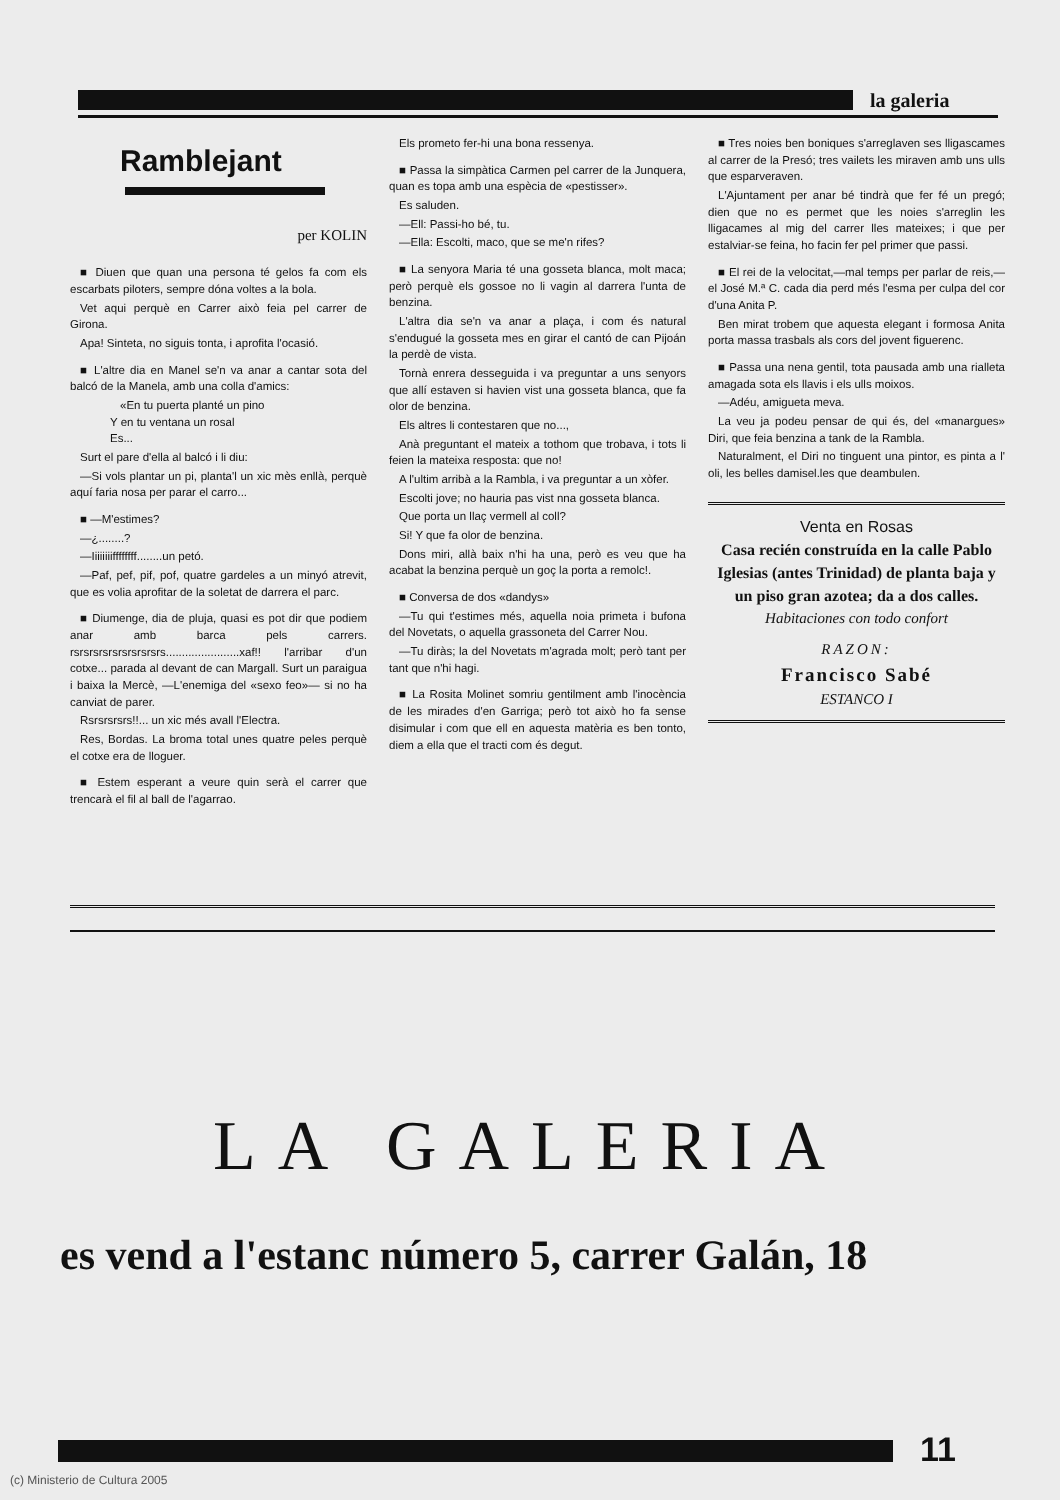la galeria
Ramblejant
per KOLIN
■ Diuen que quan una persona té gelos fa com els escarbats piloters, sempre dóna voltes a la bola.
Vet aqui perquè en Carrer això feia pel carrer de Girona.
Apa! Sinteta, no siguis tonta, i aprofita l'ocasió.
■ L'altre dia en Manel se'n va anar a cantar sota del balcó de la Manela, amb una colla d'amics:
«En tu puerta planté un pino
Y en tu ventana un rosal
Es...
Surt el pare d'ella al balcó i li diu:
—Si vols plantar un pi, planta'l un xic mès enllà, perquè aquí faria nosa per parar el carro...
■ —M'estimes?
—¿........?
—Iiiiiiiiffffffff........un petó.
—Paf, pef, pif, pof, quatre gardeles a un minyó atrevit, que es volia aprofitar de la soletat de darrera el parc.
■ Diumenge, dia de pluja, quasi es pot dir que podiem anar amb barca pels carrers. rsrsrsrsrsrsrsrsrsrs.......................xaf!! l'arribar d'un cotxe... parada al devant de can Margall. Surt un paraigua i baixa la Mercè, —L'enemiga del «sexo feo»— si no ha canviat de parer.
Rsrsrsrsrs!!... un xic més avall l'Electra.
Res, Bordas. La broma total unes quatre peles perquè el cotxe era de lloguer.
■ Estem esperant a veure quin serà el carrer que trencarà el fil al ball de l'agarrao.
Els prometo fer-hi una bona ressenya.
■ Passa la simpàtica Carmen pel carrer de la Junquera, quan es topa amb una espècia de «pestisser».
Es saluden.
—Ell: Passi-ho bé, tu.
—Ella: Escolti, maco, que se me'n rifes?
■ La senyora Maria té una gosseta blanca, molt maca; però perquè els gossoe no li vagin al darrera l'unta de benzina.
L'altra dia se'n va anar a plaça, i com és natural s'endugué la gosseta mes en girar el cantó de can Pijoán la perdè de vista.
Tornà enrera desseguida i va preguntar a uns senyors que allí estaven si havien vist una gosseta blanca, que fa olor de benzina.
Els altres li contestaren que no...,
Anà preguntant el mateix a tothom que trobava, i tots li feien la mateixa resposta: que no!
A l'ultim arribà a la Rambla, i va preguntar a un xòfer.
Escolti jove; no hauria pas vist nna gosseta blanca.
Que porta un llaç vermell al coll?
Si! Y que fa olor de benzina.
Dons miri, allà baix n'hi ha una, però es veu que ha acabat la benzina perquè un goç la porta a remolc!.
■ Conversa de dos «dandys»
—Tu qui t'estimes més, aquella noia primeta i bufona del Novetats, o aquella grassoneta del Carrer Nou.
—Tu diràs; la del Novetats m'agrada molt; però tant per tant que n'hi hagi.
■ La Rosita Molinet somriu gentilment amb l'inocència de les mirades d'en Garriga; però tot això ho fa sense disimular i com que ell en aquesta matèria es ben tonto, diem a ella que el tracti com és degut.
■ Tres noies ben boniques s'arreglaven ses lligascames al carrer de la Presó; tres vailets les miraven amb uns ulls que esparveraven.
L'Ajuntament per anar bé tindrà que fer fé un pregó; dien que no es permet que les noies s'arreglin les lligacames al mig del carrer lles mateixes; i que per estalviar-se feina, ho facin fer pel primer que passi.
■ El rei de la velocitat,—mal temps per parlar de reis,—el José M.ª C. cada dia perd més l'esma per culpa del cor d'una Anita P.
Ben mirat trobem que aquesta elegant i formosa Anita porta massa trasbals als cors del jovent figuerenc.
■ Passa una nena gentil, tota pausada amb una rialleta amagada sota els llavis i els ulls moixos.
—Adéu, amigueta meva.
La veu ja podeu pensar de qui és, del «manargues» Diri, que feia benzina a tank de la Rambla.
Naturalment, el Diri no tinguent una pintor, es pinta a l' oli, les belles damisel.les que deambulen.
Venta en Rosas
Casa recién construída en la calle Pablo Iglesias (antes Trinidad) de planta baja y un piso gran azotea; da a dos calles.
Habitaciones con todo confort
RAZON:
Francisco Sabé
ESTANCO I
LA GALERIA
es vend a l'estanc número 5, carrer Galán, 18
11
(c) Ministerio de Cultura 2005